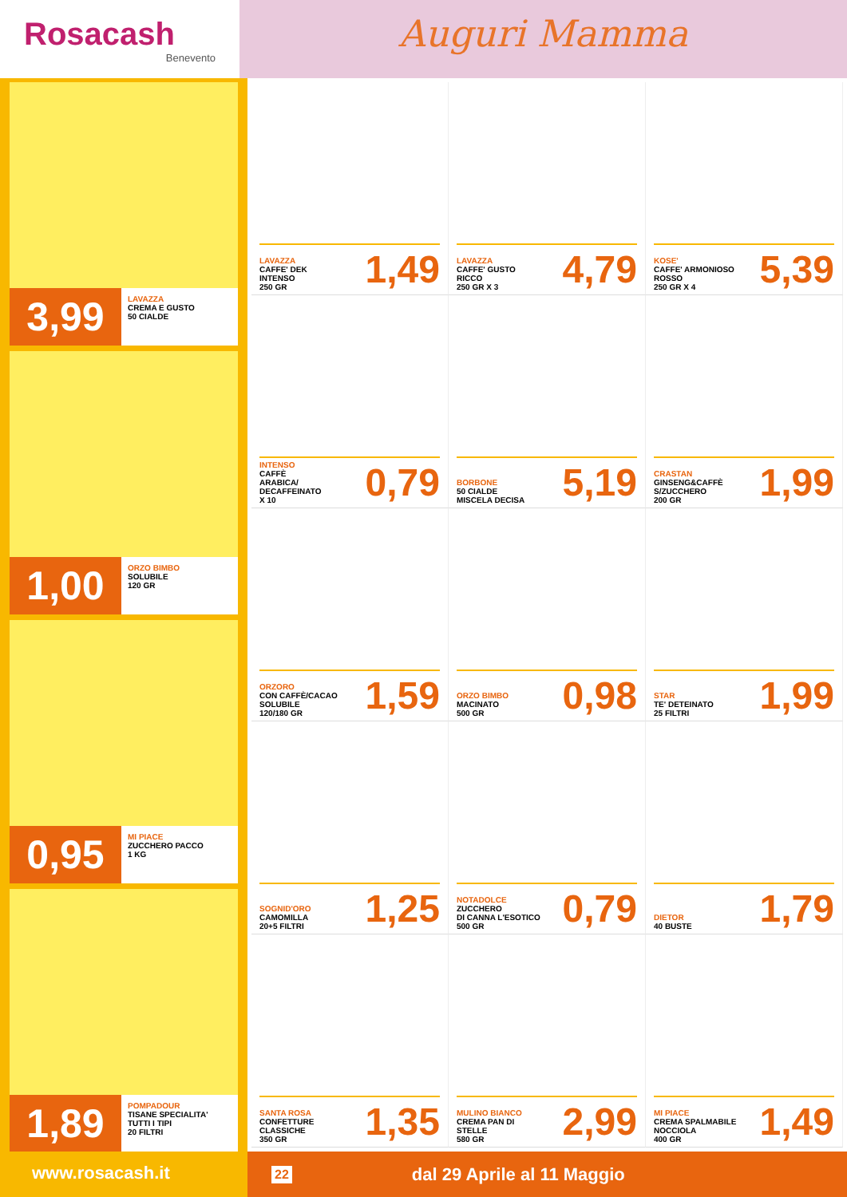Rosacash
Benevento
Auguri Mamma
3,99
LAVAZZA
CREMA E GUSTO
50 CIALDE
1,00
ORZO BIMBO
SOLUBILE
120 GR
0,95
MI PIACE
ZUCCHERO PACCO
1 KG
1,89
POMPADOUR
TISANE SPECIALITA'
TUTTI I TIPI
20 FILTRI
LAVAZZA
CAFFE' DEK
INTENSO
250 GR
1,49
LAVAZZA
CAFFE' GUSTO
RICCO
250 GR X 3
4,79
KOSE'
CAFFE' ARMONIOSO
ROSSO
250 GR X 4
5,39
INTENSO
CAFFÈ
ARABICA/
DECAFFEINATO
X 10
0,79
BORBONE
50 CIALDE
MISCELA DECISA
5,19
CRASTAN
GINSENG&CAFFÈ
S/ZUCCHERO
200 GR
1,99
ORZORO
CON CAFFÈ/CACAO
SOLUBILE
120/180 GR
1,59
ORZO BIMBO
MACINATO
500 GR
0,98
STAR
TE' DETEINATO
25 FILTRI
1,99
SOGNID'ORO
CAMOMILLA
20+5 FILTRI
1,25
NOTADOLCE
ZUCCHERO
DI CANNA L'ESOTICO
500 GR
0,79
DIETOR
40 BUSTE
1,79
SANTA ROSA
CONFETTURE
CLASSICHE
350 GR
1,35
MULINO BIANCO
CREMA PAN DI
STELLE
580 GR
2,99
MI PIACE
CREMA SPALMABILE
NOCCIOLA
400 GR
1,49
www.rosacash.it
22 dal 29 Aprile al 11 Maggio